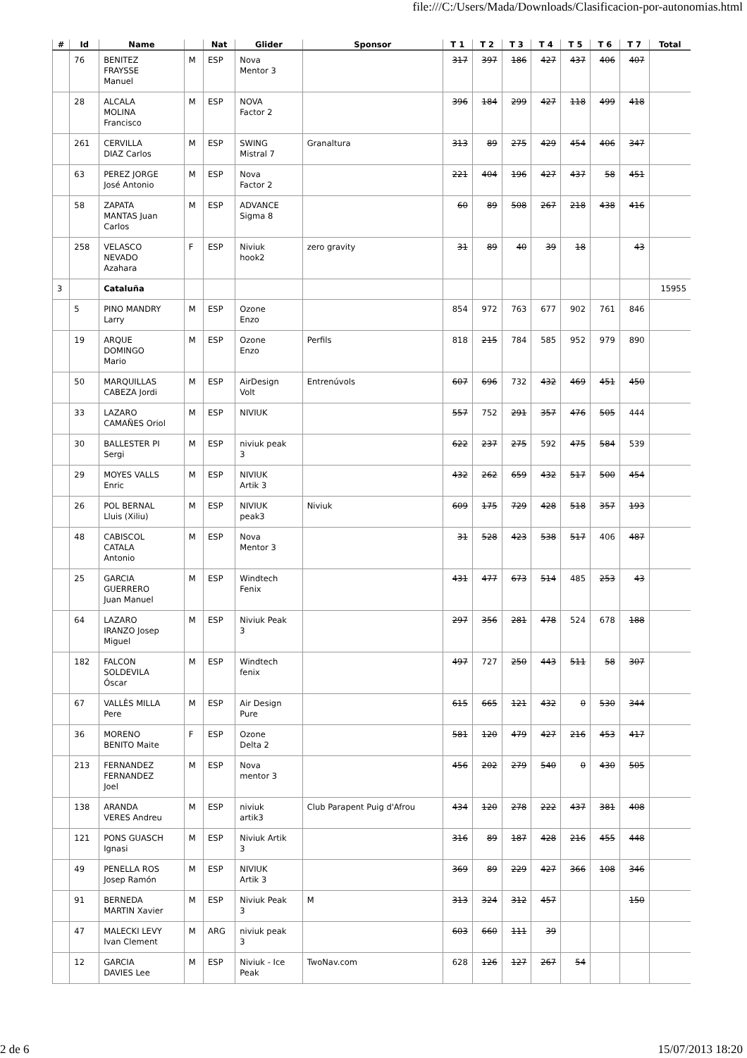file:///C:/Users/Mada/Downloads/Clasificacion-por-autonomias.html
| # | Id | Name | | Nat | Glider | Sponsor | T 1 | T 2 | T 3 | T 4 | T 5 | T 6 | T 7 | Total |
| --- | --- | --- | --- | --- | --- | --- | --- | --- | --- | --- | --- | --- | --- | --- |
| | 76 | BENITEZ FRAYSSE Manuel | M | ESP | Nova Mentor 3 | | 317 | 397 | 186 | 427 | 437 | 406 | 407 | |
| | 28 | ALCALA MOLINA Francisco | M | ESP | NOVA Factor 2 | | 396 | 184 | 299 | 427 | 118 | 499 | 418 | |
| | 261 | CERVILLA DIAZ Carlos | M | ESP | SWING Mistral 7 | Granaltura | 313 | 89 | 275 | 429 | 454 | 406 | 347 | |
| | 63 | PEREZ JORGE José Antonio | M | ESP | Nova Factor 2 | | 221 | 404 | 196 | 427 | 437 | 58 | 451 | |
| | 58 | ZAPATA MANTAS Juan Carlos | M | ESP | ADVANCE Sigma 8 | | 60 | 89 | 508 | 267 | 218 | 438 | 416 | |
| | 258 | VELASCO NEVADO Azahara | F | ESP | Niviuk hook2 | zero gravity | 31 | 89 | 40 | 39 | 18 | | 43 | |
| 3 | | Cataluña | | | | | | | | | | | | 15955 |
| | 5 | PINO MANDRY Larry | M | ESP | Ozone Enzo | | 854 | 972 | 763 | 677 | 902 | 761 | 846 | |
| | 19 | ARQUE DOMINGO Mario | M | ESP | Ozone Enzo | Perfils | 818 | 215 | 784 | 585 | 952 | 979 | 890 | |
| | 50 | MARQUILLAS CABEZA Jordi | M | ESP | AirDesign Volt | Entrenúvols | 607 | 696 | 732 | 432 | 469 | 451 | 450 | |
| | 33 | LAZARO CAMAÑES Oriol | M | ESP | NIVIUK | | 557 | 752 | 291 | 357 | 476 | 505 | 444 | |
| | 30 | BALLESTER PI Sergi | M | ESP | niviuk peak 3 | | 622 | 237 | 275 | 592 | 475 | 584 | 539 | |
| | 29 | MOYES VALLS Enric | M | ESP | NIVIUK Artik 3 | | 432 | 262 | 659 | 432 | 517 | 500 | 454 | |
| | 26 | POL BERNAL Lluis (Xiliu) | M | ESP | NIVIUK peak3 | Niviuk | 609 | 175 | 729 | 428 | 518 | 357 | 193 | |
| | 48 | CABISCOL CATALA Antonio | M | ESP | Nova Mentor 3 | | 31 | 528 | 423 | 538 | 517 | 406 | 487 | |
| | 25 | GARCIA GUERRERO Juan Manuel | M | ESP | Windtech Fenix | | 431 | 477 | 673 | 514 | 485 | 253 | 43 | |
| | 64 | LAZARO IRANZO Josep Miguel | M | ESP | Niviuk Peak 3 | | 297 | 356 | 281 | 478 | 524 | 678 | 188 | |
| | 182 | FALCON SOLDEVILA Óscar | M | ESP | Windtech fenix | | 497 | 727 | 250 | 443 | 511 | 58 | 307 | |
| | 67 | VALLÈS MILLA Pere | M | ESP | Air Design Pure | | 615 | 665 | 121 | 432 | 0 | 530 | 344 | |
| | 36 | MORENO BENITO Maite | F | ESP | Ozone Delta 2 | | 581 | 120 | 479 | 427 | 216 | 453 | 417 | |
| | 213 | FERNANDEZ FERNANDEZ Joel | M | ESP | Nova mentor 3 | | 456 | 202 | 279 | 540 | 0 | 430 | 505 | |
| | 138 | ARANDA VERES Andreu | M | ESP | niviuk artik3 | Club Parapent Puig d'Afrou | 434 | 120 | 278 | 222 | 437 | 381 | 408 | |
| | 121 | PONS GUASCH Ignasi | M | ESP | Niviuk Artik 3 | | 316 | 89 | 187 | 428 | 216 | 455 | 448 | |
| | 49 | PENELLA ROS Josep Ramón | M | ESP | NIVIUK Artik 3 | | 369 | 89 | 229 | 427 | 366 | 108 | 346 | |
| | 91 | BERNEDA MARTIN Xavier | M | ESP | Niviuk Peak 3 | M | 313 | 324 | 312 | 457 | | | 150 | |
| | 47 | MALECKI LEVY Ivan Clement | M | ARG | niviuk peak 3 | | 603 | 660 | 111 | 39 | | | | |
| | 12 | GARCIA DAVIES Lee | M | ESP | Niviuk - Ice Peak | TwoNav.com | 628 | 126 | 127 | 267 | 54 | | | |
2 de 6 15/07/2013 18:20